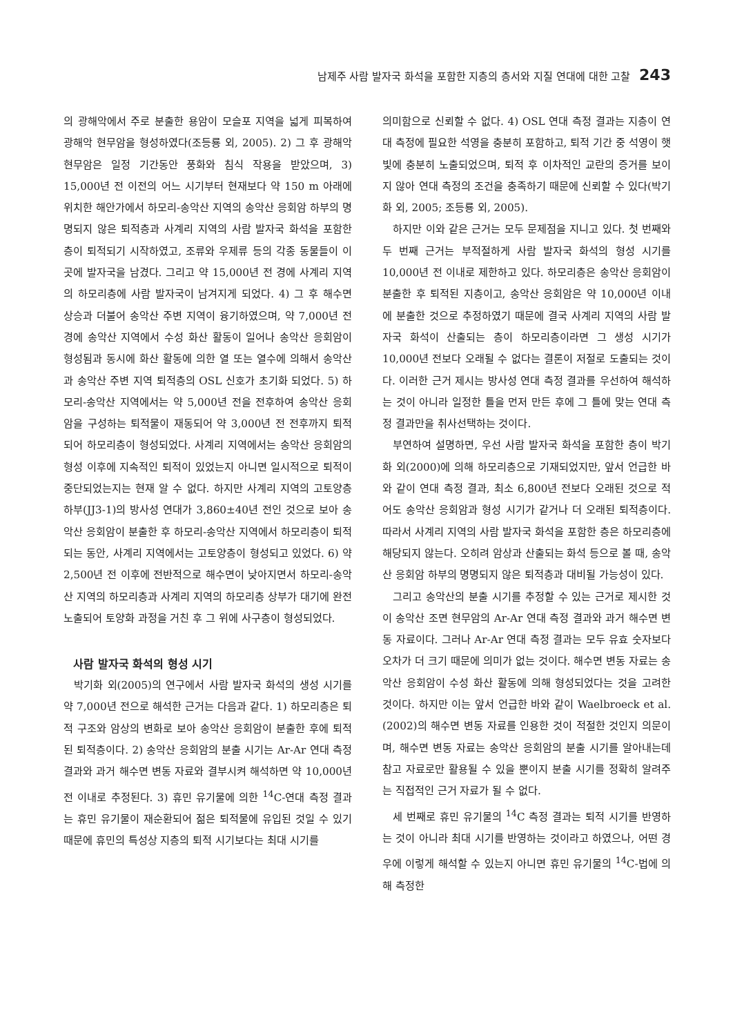남제주 사람 발자국 화석을 포함한 지층의 층서와 지질 연대에 대한 고찰 243
의 광해악에서 주로 분출한 용암이 모슬포 지역을 넓게 피복하여 광해악 현무암을 형성하였다(조등룡 외, 2005). 2) 그 후 광해악 현무암은 일정 기간동안 풍화와 침식 작용을 받았으며, 3) 15,000년 전 이전의 어느 시기부터 현재보다 약 150 m 아래에 위치한 해안가에서 하모리-송악산 지역의 송악산 응회암 하부의 명명되지 않은 퇴적층과 사계리 지역의 사람 발자국 화석을 포함한 층이 퇴적되기 시작하였고, 조류와 우제류 등의 각종 동물들이 이곳에 발자국을 남겼다. 그리고 약 15,000년 전 경에 사계리 지역의 하모리층에 사람 발자국이 남겨지게 되었다. 4) 그 후 해수면 상승과 더불어 송악산 주변 지역이 융기하였으며, 약 7,000년 전 경에 송악산 지역에서 수성 화산 활동이 일어나 송악산 응회암이 형성됨과 동시에 화산 활동에 의한 열 또는 열수에 의해서 송악산과 송악산 주변 지역 퇴적층의 OSL 신호가 초기화 되었다. 5) 하모리-송악산 지역에서는 약 5,000년 전을 전후하여 송악산 응회암을 구성하는 퇴적물이 재동되어 약 3,000년 전 전후까지 퇴적되어 하모리층이 형성되었다. 사계리 지역에서는 송악산 응회암의 형성 이후에 지속적인 퇴적이 있었는지 아니면 일시적으로 퇴적이 중단되었는지는 현재 알 수 없다. 하지만 사계리 지역의 고토양층 하부(JJ3-1)의 방사성 연대가 3,860±40년 전인 것으로 보아 송악산 응회암이 분출한 후 하모리-송악산 지역에서 하모리층이 퇴적되는 동안, 사계리 지역에서는 고토양층이 형성되고 있었다. 6) 약 2,500년 전 이후에 전반적으로 해수면이 낮아지면서 하모리-송악산 지역의 하모리층과 사계리 지역의 하모리층 상부가 대기에 완전 노출되어 토양화 과정을 거친 후 그 위에 사구층이 형성되었다.
사람 발자국 화석의 형성 시기
박기화 외(2005)의 연구에서 사람 발자국 화석의 생성 시기를 약 7,000년 전으로 해석한 근거는 다음과 같다. 1) 하모리층은 퇴적 구조와 암상의 변화로 보아 송악산 응회암이 분출한 후에 퇴적된 퇴적층이다. 2) 송악산 응회암의 분출 시기는 Ar-Ar 연대 측정 결과와 과거 해수면 변동 자료와 결부시켜 해석하면 약 10,000년 전 이내로 추정된다. 3) 휴민 유기물에 의한 <sup>14</sup>C-연대 측정 결과는 휴민 유기물이 재순환되어 젊은 퇴적물에 유입된 것일 수 있기 때문에 휴민의 특성상 지층의 퇴적 시기보다는 최대 시기를
의미함으로 신뢰할 수 없다. 4) OSL 연대 측정 결과는 지층이 연대 측정에 필요한 석영을 충분히 포함하고, 퇴적 기간 중 석영이 햇빛에 충분히 노출되었으며, 퇴적 후 이차적인 교란의 증거를 보이지 않아 연대 측정의 조건을 충족하기 때문에 신뢰할 수 있다(박기화 외, 2005; 조등룡 외, 2005).
하지만 이와 같은 근거는 모두 문제점을 지니고 있다. 첫 번째와 두 번째 근거는 부적절하게 사람 발자국 화석의 형성 시기를 10,000년 전 이내로 제한하고 있다. 하모리층은 송악산 응회암이 분출한 후 퇴적된 지층이고, 송악산 응회암은 약 10,000년 이내에 분출한 것으로 추정하였기 때문에 결국 사계리 지역의 사람 발자국 화석이 산출되는 층이 하모리층이라면 그 생성 시기가 10,000년 전보다 오래될 수 없다는 결론이 저절로 도출되는 것이다. 이러한 근거 제시는 방사성 연대 측정 결과를 우선하여 해석하는 것이 아니라 일정한 틀을 먼저 만든 후에 그 틀에 맞는 연대 측정 결과만을 취사선택하는 것이다.
부연하여 설명하면, 우선 사람 발자국 화석을 포함한 층이 박기화 외(2000)에 의해 하모리층으로 기재되었지만, 앞서 언급한 바와 같이 연대 측정 결과, 최소 6,800년 전보다 오래된 것으로 적어도 송악산 응회암과 형성 시기가 같거나 더 오래된 퇴적층이다. 따라서 사계리 지역의 사람 발자국 화석을 포함한 층은 하모리층에 해당되지 않는다. 오히려 암상과 산출되는 화석 등으로 볼 때, 송악산 응회암 하부의 명명되지 않은 퇴적층과 대비될 가능성이 있다.
그리고 송악산의 분출 시기를 추정할 수 있는 근거로 제시한 것이 송악산 조면 현무암의 Ar-Ar 연대 측정 결과와 과거 해수면 변동 자료이다. 그러나 Ar-Ar 연대 측정 결과는 모두 유효 숫자보다 오차가 더 크기 때문에 의미가 없는 것이다. 해수면 변동 자료는 송악산 응회암이 수성 화산 활동에 의해 형성되었다는 것을 고려한 것이다. 하지만 이는 앞서 언급한 바와 같이 Waelbroeck et al.(2002)의 해수면 변동 자료를 인용한 것이 적절한 것인지 의문이며, 해수면 변동 자료는 송악산 응회암의 분출 시기를 알아내는데 참고 자료로만 활용될 수 있을 뿐이지 분출 시기를 정확히 알려주는 직접적인 근거 자료가 될 수 없다.
세 번째로 휴민 유기물의 <sup>14</sup>C 측정 결과는 퇴적 시기를 반영하는 것이 아니라 최대 시기를 반영하는 것이라고 하였으나, 어떤 경우에 이렇게 해석할 수 있는지 아니면 휴민 유기물의 <sup>14</sup>C-법에 의해 측정한